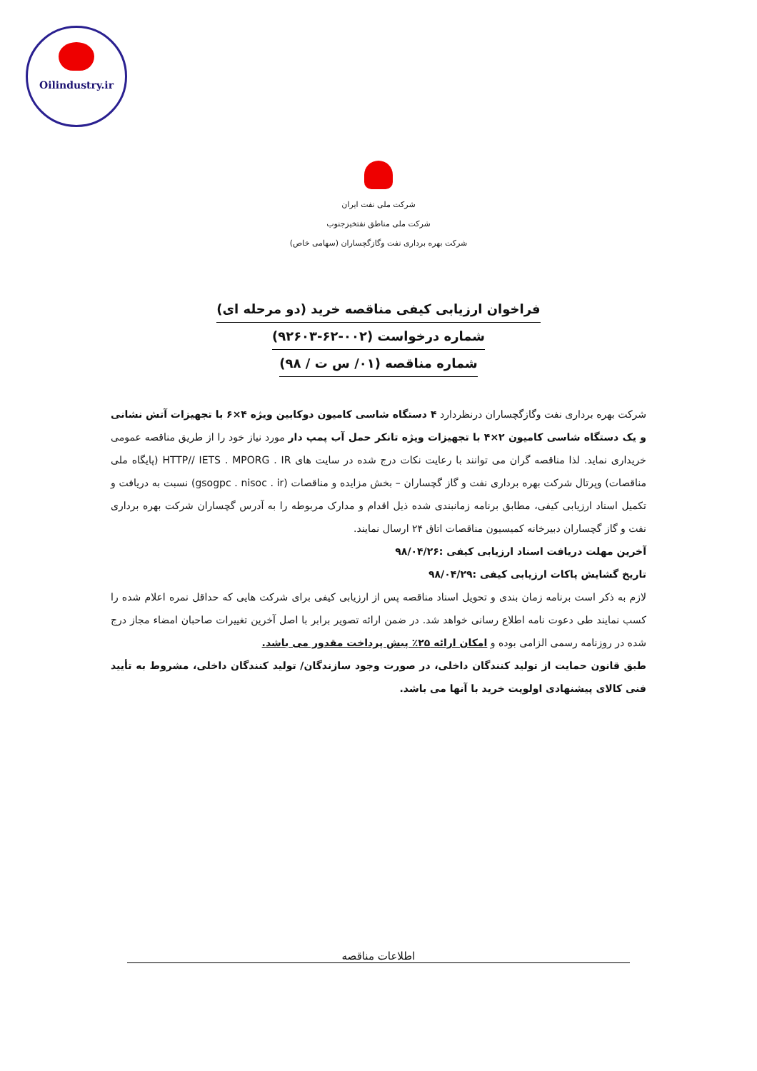Oilindustry.ir
شرکت ملی نفت ایران
شرکت ملی مناطق نفتخیزجنوب
شرکت بهره برداری نفت وگازگچساران (سهامی خاص)
فراخوان ارزیابی کیفی مناقصه خرید (دو مرحله ای)
شماره درخواست (۰۰۲-۶۲-۹۲۶۰۳)
شماره مناقصه (۰۱/ س ت / ۹۸)
شرکت بهره برداری نفت وگازگچساران درنظردارد ۴ دستگاه شاسی کامیون دوکابین ویژه ۴×۶ با تجهیزات آتش نشانی و یک دستگاه شاسی کامیون ۲×۴ با تجهیزات ویژه تانکر حمل آب پمپ دار مورد نیاز خود را از طریق مناقصه عمومی خریداری نماید. لذا مناقصه گران می توانند با رعایت نکات درج شده در سایت های HTTP// IETS . MPORG . IR (پایگاه ملی مناقصات) وپرتال شرکت بهره برداری نفت و گاز گچساران – بخش مزایده و مناقصات (gsogpc . nisoc . ir) نسبت به دریافت و تکمیل اسناد ارزیابی کیفی، مطابق برنامه زمانبندی شده ذیل اقدام و مدارک مربوطه را به آدرس گچساران شرکت بهره برداری نفت و گاز گچساران دبیرخانه کمیسیون مناقصات اتاق ۲۴ ارسال نمایند.
آخرین مهلت دریافت اسناد ارزیابی کیفی :۹۸/۰۴/۲۶
تاریخ گشایش پاکات ارزیابی کیفی :۹۸/۰۴/۲۹
لازم به ذکر است برنامه زمان بندی و تحویل اسناد مناقصه پس از ارزیابی کیفی برای شرکت هایی که حداقل نمره اعلام شده را کسب نمایند طی دعوت نامه اطلاع رسانی خواهد شد. در ضمن ارائه تصویر برابر با اصل آخرین تغییرات صاحبان امضاء مجاز درج شده در روزنامه رسمی الزامی بوده و امکان ارائه ۲۵٪ پیش پرداخت مقدور می باشد.
طبق قانون حمایت از تولید کنندگان داخلی، در صورت وجود سازندگان/ تولید کنندگان داخلی، مشروط به تأیید فنی کالای پیشنهادی اولویت خرید با آنها می باشد.
اطلاعات مناقصه